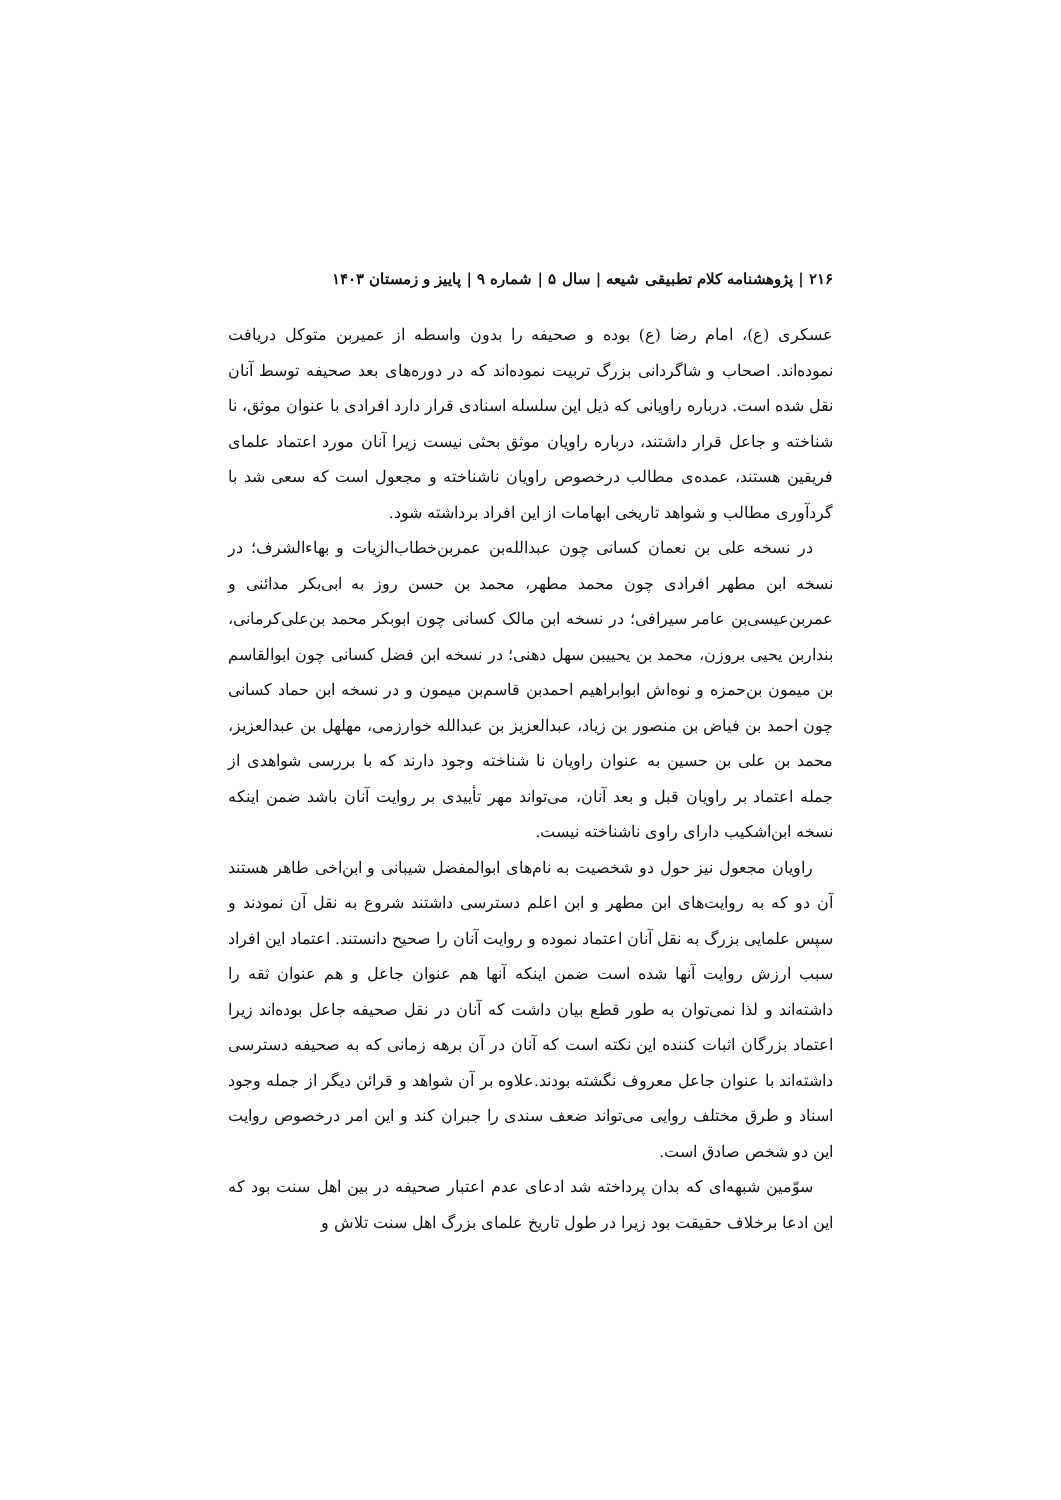۲۱۶ | پژوهشنامه کلام تطبیقی شیعه | سال ۵ | شماره ۹ | پاییز و زمستان ۱۴۰۳
عسکری (ع)، امام رضا (ع) بوده و صحیفه را بدون واسطه از عمیربن متوکل دریافت نموده‌اند. اصحاب و شاگردانی بزرگ تربیت نموده‌اند که در دوره‌های بعد صحیفه توسط آنان نقل شده است. درباره راویانی که ذیل این سلسله اسنادی قرار دارد افرادی با عنوان موثق، نا شناخته و جاعل قرار داشتند، درباره راویان موثق بحثی نیست زیرا آنان مورد اعتماد علمای فریقین هستند، عمده‌ی مطالب درخصوص راویان ناشناخته و مجعول است که سعی شد با گردآوری مطالب و شواهد تاریخی ابهامات از این افراد برداشته شود.
در نسخه علی بن نعمان کسانی چون عبدالله‌بن عمربن‌خطاب‌الزیات و بهاءالشرف؛ در نسخه ابن مطهر افرادی چون محمد مطهر، محمد بن حسن روز به ابی‌بکر مدائنی و عمربن‌عیسی‌بن عامر سیرافی؛ در نسخه ابن مالک کسانی چون ابوبکر محمد بن‌علی‌کرمانی، بنداربن یحیی بروزن، محمد بن یحییبن سهل دهنی؛ در نسخه ابن فضل کسانی چون ابوالقاسم بن میمون بن‌حمزه و نوه‌اش ابوابراهیم احمدبن قاسم‌بن میمون و در نسخه ابن حماد کسانی چون احمد بن فیاض بن منصور بن زیاد، عبدالعزیز بن عبدالله خوارزمی، مهلهل بن عبدالعزیز، محمد بن علی بن حسین به عنوان راویان نا شناخته وجود دارند که با بررسی شواهدی از جمله اعتماد بر راویان قبل و بعد آنان، می‌تواند مهر تأییدی بر روایت آنان باشد ضمن اینکه نسخه ابن‌اشکیب دارای راوی ناشناخته نیست.
راویان مجعول نیز حول دو شخصیت به نام‌های ابوالمفضل شیبانی و ابن‌اخی طاهر هستند آن دو که به روایت‌های ابن مطهر و ابن اعلم دسترسی داشتند شروع به نقل آن نمودند و سپس علمایی بزرگ به نقل آنان اعتماد نموده و روایت آنان را صحیح دانستند. اعتماد این افراد سبب ارزش روایت آنها شده است ضمن اینکه آنها هم عنوان جاعل و هم عنوان ثقه را داشته‌اند و لذا نمی‌توان به طور قطع بیان داشت که آنان در نقل صحیفه جاعل بوده‌اند زیرا اعتماد بزرگان اثبات کننده این نکته است که آنان در آن برهه زمانی که به صحیفه دسترسی داشته‌اند با عنوان جاعل معروف نگشته بودند.علاوه بر آن شواهد و قرائن دیگر از جمله وجود اسناد و طرق مختلف روایی می‌تواند ضعف سندی را جبران کند و این امر درخصوص روایت این دو شخص صادق است.
سوّمین شبهه‌ای که بدان پرداخته شد ادعای عدم اعتبار صحیفه در بین اهل سنت بود که این ادعا برخلاف حقیقت بود زیرا در طول تاریخ علمای بزرگ اهل سنت تلاش و